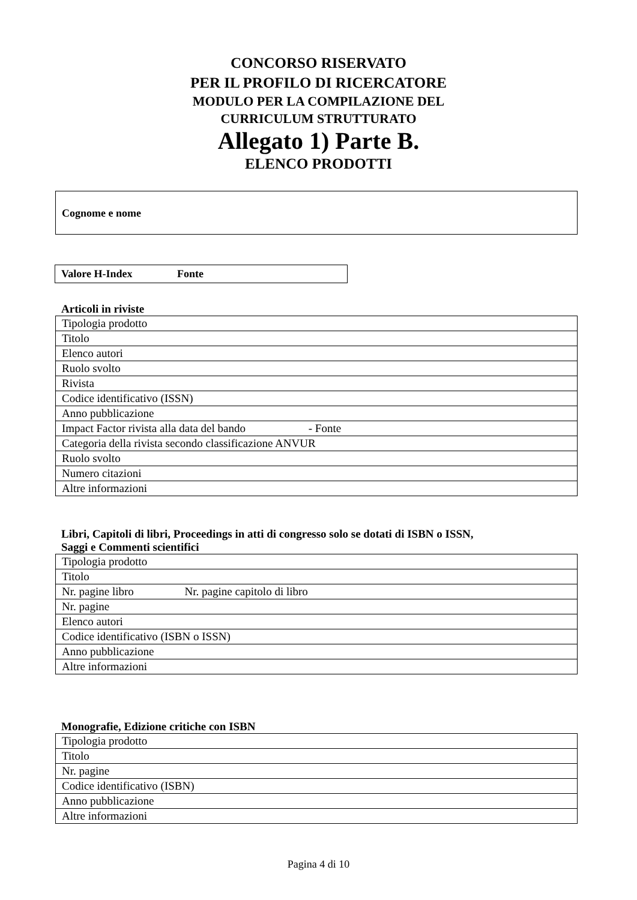CONCORSO RISERVATO
PER IL PROFILO DI RICERCATORE
MODULO PER LA COMPILAZIONE DEL
CURRICULUM STRUTTURATO
Allegato 1) Parte B.
ELENCO PRODOTTI
Cognome e nome
Valore H-Index Fonte
Articoli in riviste
| Tipologia prodotto |
| Titolo |
| Elenco autori |
| Ruolo svolto |
| Rivista |
| Codice identificativo (ISSN) |
| Anno pubblicazione |
| Impact Factor rivista alla data del bando - Fonte |
| Categoria della rivista secondo classificazione ANVUR |
| Ruolo svolto |
| Numero citazioni |
| Altre informazioni |
Libri, Capitoli di libri, Proceedings in atti di congresso solo se dotati di ISBN o ISSN,
Saggi e Commenti scientifici
| Tipologia prodotto |
| Titolo |
| Nr. pagine libro Nr. pagine capitolo di libro |
| Nr. pagine |
| Elenco autori |
| Codice identificativo (ISBN o ISSN) |
| Anno pubblicazione |
| Altre informazioni |
Monografie, Edizione critiche con ISBN
| Tipologia prodotto |
| Titolo |
| Nr. pagine |
| Codice identificativo (ISBN) |
| Anno pubblicazione |
| Altre informazioni |
Pagina 4 di 10